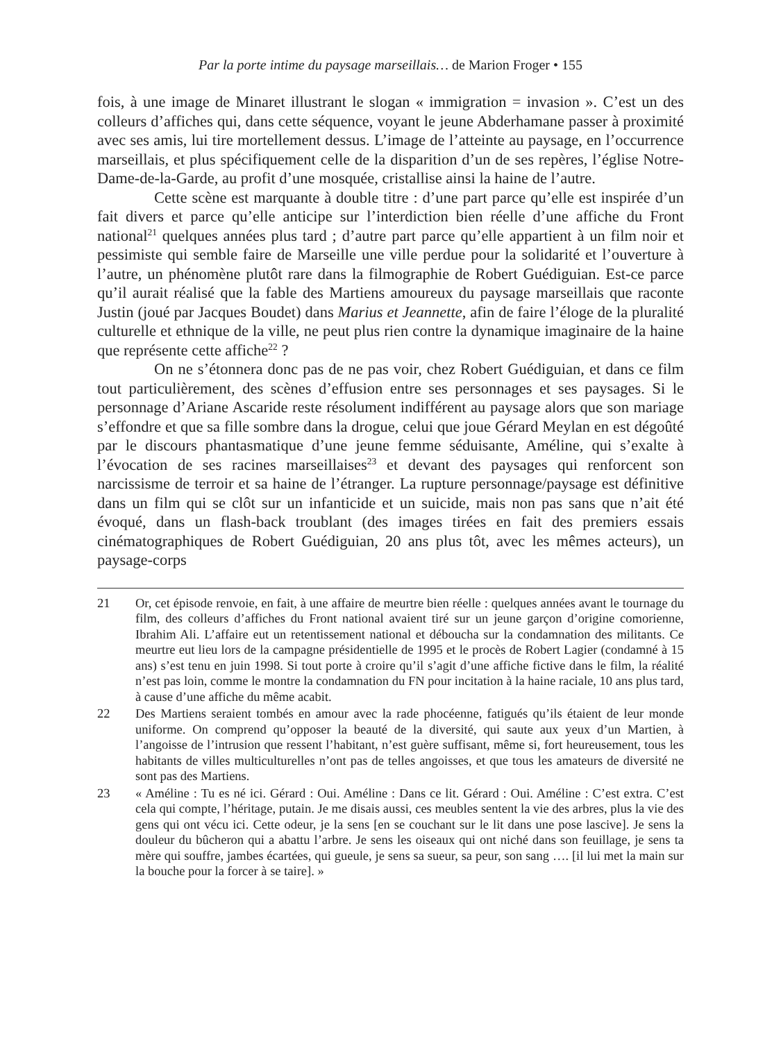Par la porte intime du paysage marseillais… de Marion Froger • 155
fois, à une image de Minaret illustrant le slogan « immigration = invasion ». C’est un des colleurs d’affiches qui, dans cette séquence, voyant le jeune Abderhamane passer à proximité avec ses amis, lui tire mortellement dessus. L’image de l’atteinte au paysage, en l’occurrence marseillais, et plus spécifiquement celle de la disparition d’un de ses repères, l’église Notre-Dame-de-la-Garde, au profit d’une mosquée, cristallise ainsi la haine de l’autre.
Cette scène est marquante à double titre : d’une part parce qu’elle est inspirée d’un fait divers et parce qu’elle anticipe sur l’interdiction bien réelle d’une affiche du Front national<sup>21</sup> quelques années plus tard ; d’autre part parce qu’elle appartient à un film noir et pessimiste qui semble faire de Marseille une ville perdue pour la solidarité et l’ouverture à l’autre, un phénomène plutôt rare dans la filmographie de Robert Guédiguian. Est-ce parce qu’il aurait réalisé que la fable des Martiens amoureux du paysage marseillais que raconte Justin (joué par Jacques Boudet) dans Marius et Jeannette, afin de faire l’éloge de la pluralité culturelle et ethnique de la ville, ne peut plus rien contre la dynamique imaginaire de la haine que représente cette affiche<sup>22</sup> ?
On ne s’étonnera donc pas de ne pas voir, chez Robert Guédiguian, et dans ce film tout particulièrement, des scènes d’effusion entre ses personnages et ses paysages. Si le personnage d’Ariane Ascaride reste résolument indifférent au paysage alors que son mariage s’effondre et que sa fille sombre dans la drogue, celui que joue Gérard Meylan en est dégoûté par le discours phantasmatique d’une jeune femme séduisante, Améline, qui s’exalte à l’évocation de ses racines marseillaises<sup>23</sup> et devant des paysages qui renforcent son narcissisme de terroir et sa haine de l’étranger. La rupture personnage/paysage est définitive dans un film qui se clôt sur un infanticide et un suicide, mais non pas sans que n’ait été évoqué, dans un flash-back troublant (des images tirées en fait des premiers essais cinématographiques de Robert Guédiguian, 20 ans plus tôt, avec les mêmes acteurs), un paysage-corps
21 Or, cet épisode renvoie, en fait, à une affaire de meurtre bien réelle : quelques années avant le tournage du film, des colleurs d’affiches du Front national avaient tiré sur un jeune garçon d’origine comorienne, Ibrahim Ali. L’affaire eut un retentissement national et déboucha sur la condamnation des militants. Ce meurtre eut lieu lors de la campagne présidentielle de 1995 et le procès de Robert Lagier (condamné à 15 ans) s’est tenu en juin 1998. Si tout porte à croire qu’il s’agit d’une affiche fictive dans le film, la réalité n’est pas loin, comme le montre la condamnation du FN pour incitation à la haine raciale, 10 ans plus tard, à cause d’une affiche du même acabit.
22 Des Martiens seraient tombés en amour avec la rade phocéenne, fatigués qu’ils étaient de leur monde uniforme. On comprend qu’opposer la beauté de la diversité, qui saute aux yeux d’un Martien, à l’angoisse de l’intrusion que ressent l’habitant, n’est guère suffisant, même si, fort heureusement, tous les habitants de villes multiculturelles n’ont pas de telles angoisses, et que tous les amateurs de diversité ne sont pas des Martiens.
23 « Améline : Tu es né ici. Gérard : Oui. Améline : Dans ce lit. Gérard : Oui. Améline : C’est extra. C’est cela qui compte, l’héritage, putain. Je me disais aussi, ces meubles sentent la vie des arbres, plus la vie des gens qui ont vécu ici. Cette odeur, je la sens [en se couchant sur le lit dans une pose lascive]. Je sens la douleur du bûcheron qui a abattu l’arbre. Je sens les oiseaux qui ont niché dans son feuillage, je sens ta mère qui souffre, jambes écartées, qui gueule, je sens sa sueur, sa peur, son sang …. [il lui met la main sur la bouche pour la forcer à se taire]. »